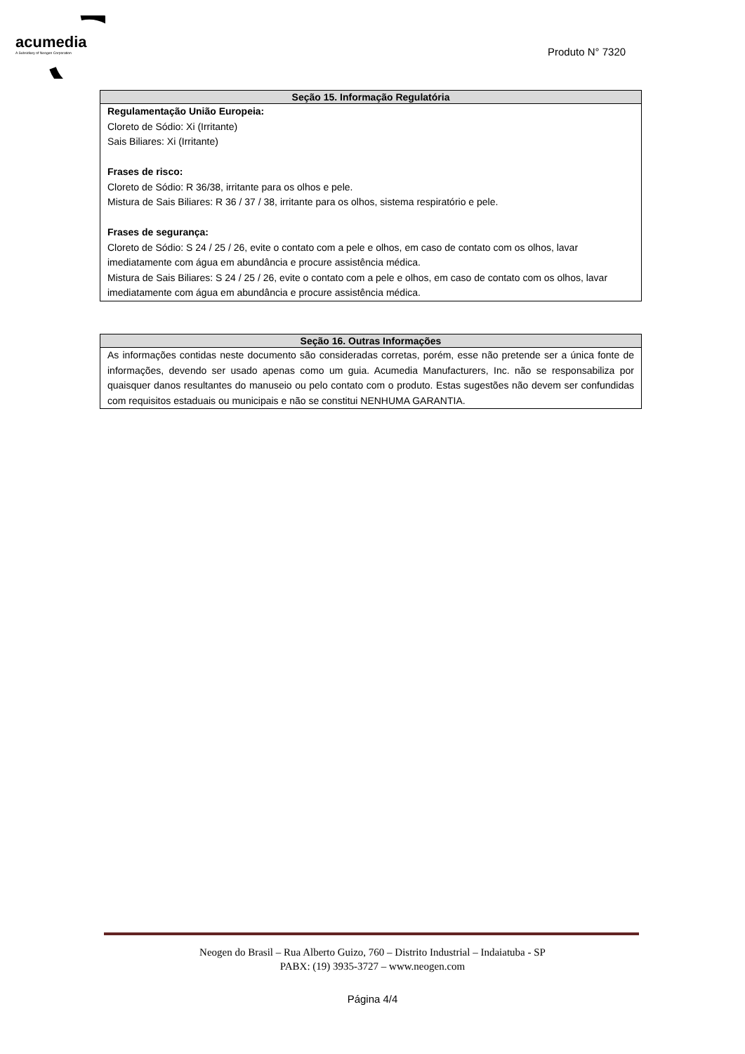acumedia
A Subsidiary of Neogen Corporation
Produto N° 7320
Seção 15. Informação Regulatória
Regulamentação União Europeia:
Cloreto de Sódio: Xi (Irritante)
Sais Biliares: Xi (Irritante)
Frases de risco:
Cloreto de Sódio: R 36/38, irritante para os olhos e pele.
Mistura de Sais Biliares: R 36 / 37 / 38, irritante para os olhos, sistema respiratório e pele.
Frases de segurança:
Cloreto de Sódio: S 24 / 25 / 26, evite o contato com a pele e olhos, em caso de contato com os olhos, lavar imediatamente com água em abundância e procure assistência médica.
Mistura de Sais Biliares: S 24 / 25 / 26, evite o contato com a pele e olhos, em caso de contato com os olhos, lavar imediatamente com água em abundância e procure assistência médica.
Seção 16. Outras Informações
As informações contidas neste documento são consideradas corretas, porém, esse não pretende ser a única fonte de informações, devendo ser usado apenas como um guia. Acumedia Manufacturers, Inc. não se responsabiliza por quaisquer danos resultantes do manuseio ou pelo contato com o produto. Estas sugestões não devem ser confundidas com requisitos estaduais ou municipais e não se constitui NENHUMA GARANTIA.
Neogen do Brasil – Rua Alberto Guizo, 760 – Distrito Industrial – Indaiatuba - SP
PABX: (19) 3935-3727 – www.neogen.com
Página 4/4